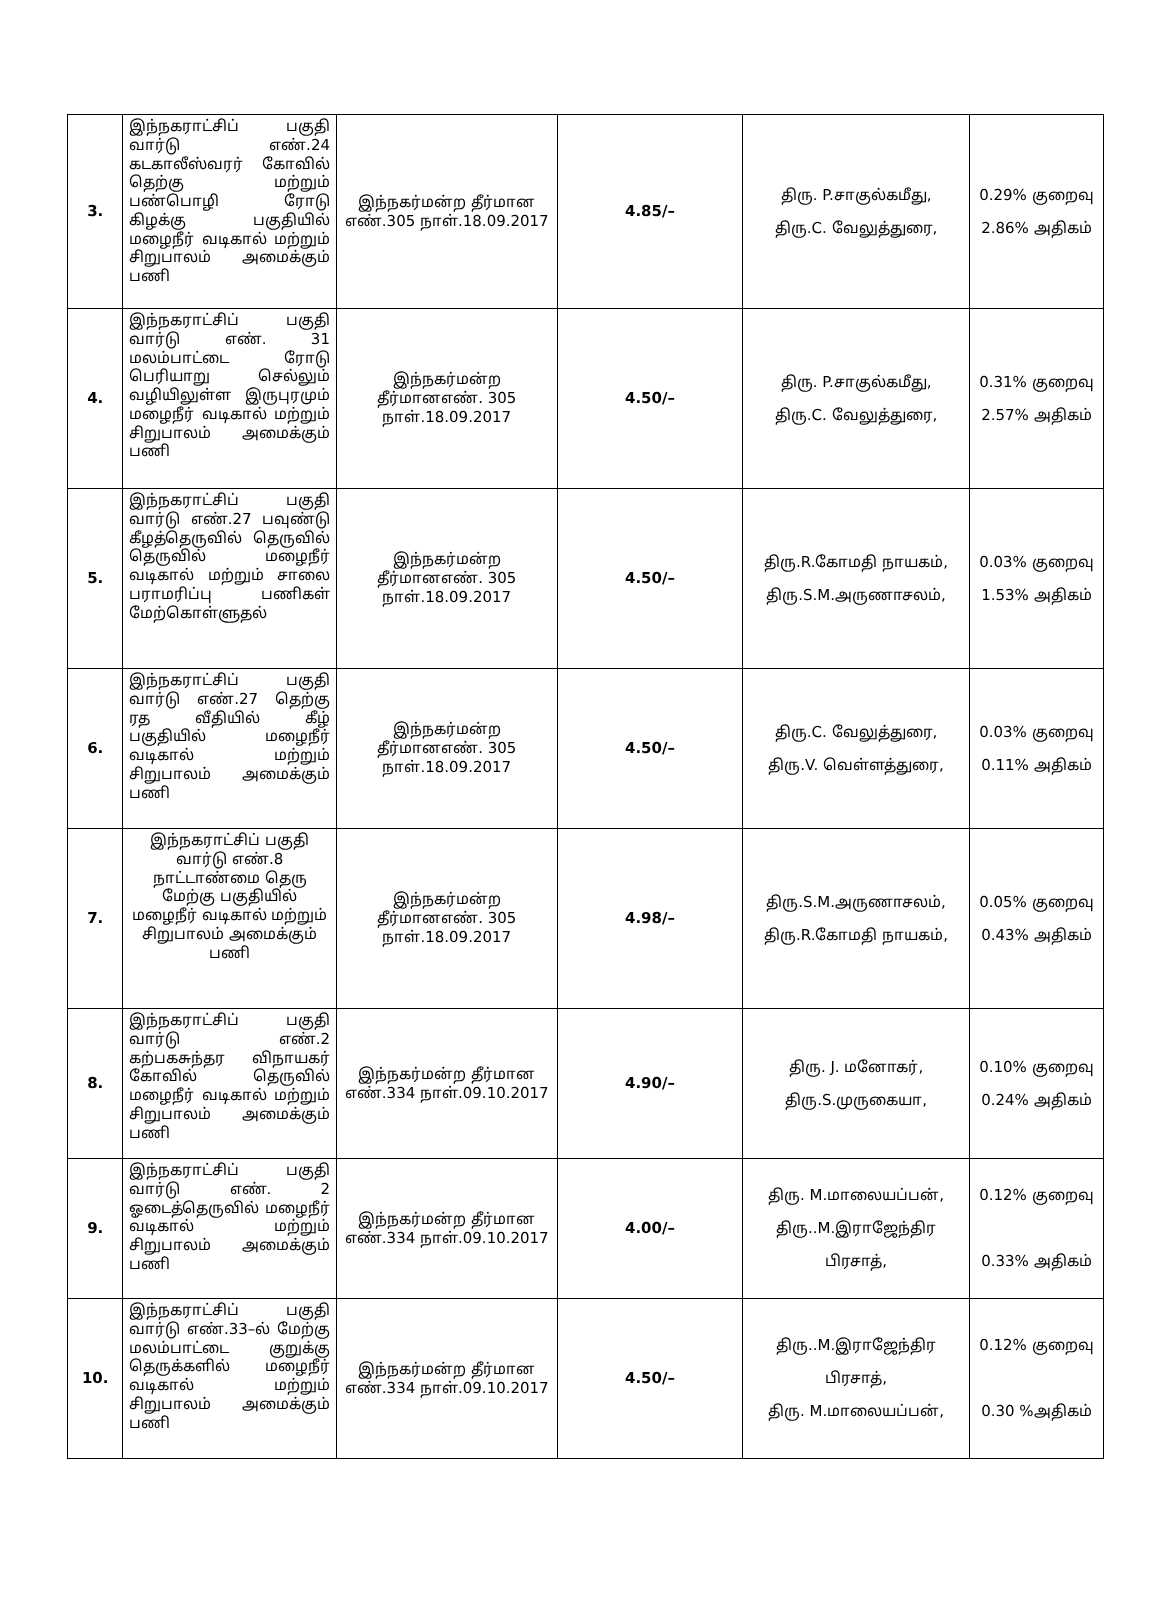| 3. | இந்நகராட்சிப் பகுதி வார்டு எண்.24 கடகாலீஸ்வரர் கோவில் தெற்கு மற்றும் பண்பொழி ரோடு கிழக்கு பகுதியில் மழைநீர் வடிகால் மற்றும் சிறுபாலம் அமைக்கும் பணி | இந்நகர்மன்ற தீர்மான எண்.305 நாள்.18.09.2017 | 4.85/– | திரு. P.சாகுல்கமீது, திரு.C. வேலுத்துரை, | 0.29% குறைவு 2.86% அதிகம் |
| 4. | இந்நகராட்சிப் பகுதி வார்டு எண். 31 மலம்பாட்டை ரோடு பெரியாறு செல்லும் வழியிலுள்ள இருபுரமும் மழைநீர் வடிகால் மற்றும் சிறுபாலம் அமைக்கும் பணி | இந்நகர்மன்ற தீர்மானஎண். 305 நாள்.18.09.2017 | 4.50/– | திரு. P.சாகுல்கமீது, திரு.C. வேலுத்துரை, | 0.31% குறைவு 2.57% அதிகம் |
| 5. | இந்நகராட்சிப் பகுதி வார்டு எண்.27 பவுண்டு கீழத்தெருவில் தெருவில் தெருவில் மழைநீர் வடிகால் மற்றும் சாலை பராமரிப்பு பணிகள் மேற்கொள்ளுதல் | இந்நகர்மன்ற தீர்மானஎண். 305 நாள்.18.09.2017 | 4.50/– | திரு.R.கோமதி நாயகம், திரு.S.M.அருணாசலம், | 0.03% குறைவு 1.53% அதிகம் |
| 6. | இந்நகராட்சிப் பகுதி வார்டு எண்.27 தெற்கு ரத வீதியில் கீழ் பகுதியில் மழைநீர் வடிகால் மற்றும் சிறுபாலம் அமைக்கும் பணி | இந்நகர்மன்ற தீர்மானஎண். 305 நாள்.18.09.2017 | 4.50/– | திரு.C. வேலுத்துரை, திரு.V. வெள்ளத்துரை, | 0.03% குறைவு 0.11% அதிகம் |
| 7. | இந்நகராட்சிப் பகுதி வார்டு எண்.8 நாட்டாண்மை தெரு மேற்கு பகுதியில் மழைநீர் வடிகால் மற்றும் சிறுபாலம் அமைக்கும் பணி | இந்நகர்மன்ற தீர்மானஎண். 305 நாள்.18.09.2017 | 4.98/– | திரு.S.M.அருணாசலம், திரு.R.கோமதி நாயகம், | 0.05% குறைவு 0.43% அதிகம் |
| 8. | இந்நகராட்சிப் பகுதி வார்டு எண்.2 கற்பகசுந்தர விநாயகர் கோவில் தெருவில் மழைநீர் வடிகால் மற்றும் சிறுபாலம் அமைக்கும் பணி | இந்நகர்மன்ற தீர்மான எண்.334 நாள்.09.10.2017 | 4.90/– | திரு. J. மனோகர், திரு.S.முருகையா, | 0.10% குறைவு 0.24% அதிகம் |
| 9. | இந்நகராட்சிப் பகுதி வார்டு எண். 2 ஓடைத்தெருவில் மழைநீர் வடிகால் மற்றும் சிறுபாலம் அமைக்கும் பணி | இந்நகர்மன்ற தீர்மான எண்.334 நாள்.09.10.2017 | 4.00/– | திரு. M.மாலையப்பன், திரு..M.இராஜேந்திர பிரசாத், | 0.12% குறைவு 0.33% அதிகம் |
| 10. | இந்நகராட்சிப் பகுதி வார்டு எண்.33–ல் மேற்கு மலம்பாட்டை குறுக்கு தெருக்களில் மழைநீர் வடிகால் மற்றும் சிறுபாலம் அமைக்கும் பணி | இந்நகர்மன்ற தீர்மான எண்.334 நாள்.09.10.2017 | 4.50/– | திரு..M.இராஜேந்திர பிரசாத், திரு. M.மாலையப்பன், | 0.12% குறைவு 0.30 %அதிகம் |